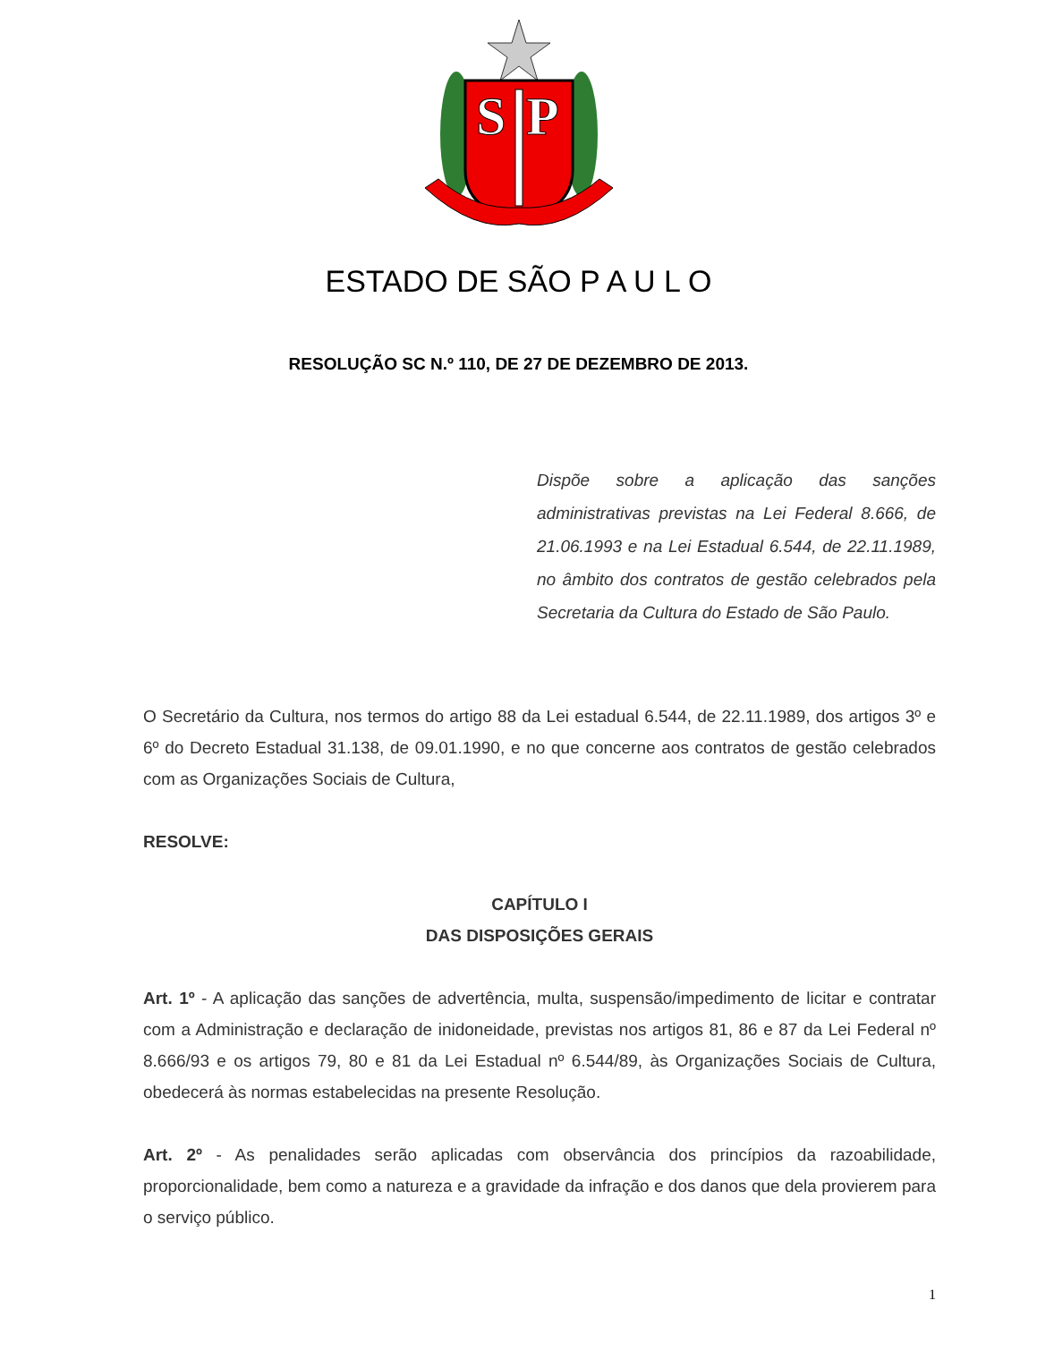S
P
ESTADO DE SÃO P A U L O
RESOLUÇÃO SC N.º 110, DE 27 DE DEZEMBRO DE 2013.
Dispõe sobre a aplicação das sanções administrativas previstas na Lei Federal 8.666, de 21.06.1993 e na Lei Estadual 6.544, de 22.11.1989, no âmbito dos contratos de gestão celebrados pela Secretaria da Cultura do Estado de São Paulo.
O Secretário da Cultura, nos termos do artigo 88 da Lei estadual 6.544, de 22.11.1989, dos artigos 3º e 6º do Decreto Estadual 31.138, de 09.01.1990, e no que concerne aos contratos de gestão celebrados com as Organizações Sociais de Cultura,
RESOLVE:
CAPÍTULO I
DAS DISPOSIÇÕES GERAIS
Art. 1º - A aplicação das sanções de advertência, multa, suspensão/impedimento de licitar e contratar com a Administração e declaração de inidoneidade, previstas nos artigos 81, 86 e 87 da Lei Federal nº 8.666/93 e os artigos 79, 80 e 81 da Lei Estadual nº 6.544/89, às Organizações Sociais de Cultura, obedecerá às normas estabelecidas na presente Resolução.
Art. 2º - As penalidades serão aplicadas com observância dos princípios da razoabilidade, proporcionalidade, bem como a natureza e a gravidade da infração e dos danos que dela provierem para o serviço público.
1